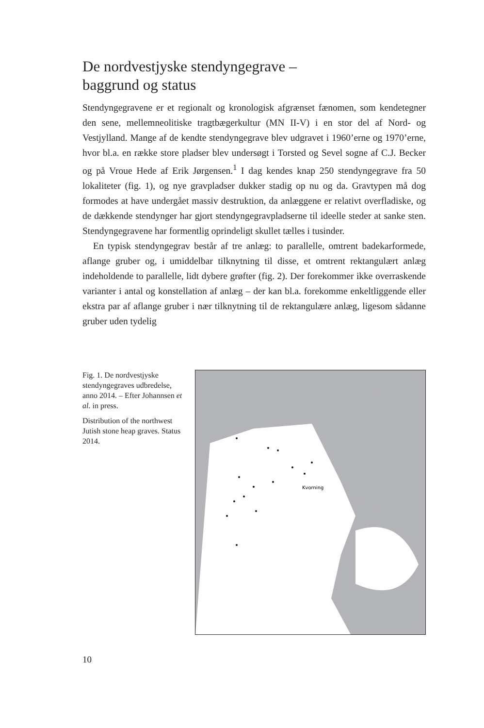De nordvestjyske stendyngegrave –
baggrund og status
Stendyngegravene er et regionalt og kronologisk afgrænset fænomen, som kendetegner den sene, mellemneolitiske tragtbægerkultur (MN II-V) i en stor del af Nord- og Vestjylland. Mange af de kendte stendyngegrave blev udgravet i 1960’erne og 1970’erne, hvor bl.a. en række store pladser blev undersøgt i Torsted og Sevel sogne af C.J. Becker og på Vroue Hede af Erik Jørgensen.<sup>1</sup> I dag kendes knap 250 stendyngegrave fra 50 lokaliteter (fig. 1), og nye gravpladser dukker stadig op nu og da. Gravtypen må dog formodes at have undergået massiv destruktion, da anlæggene er relativt overfladiske, og de dækkende stendynger har gjort stendyngegravpladserne til ideelle steder at sanke sten. Stendyngegravene har formentlig oprindeligt skullet tælles i tusinder.
En typisk stendyngegrav består af tre anlæg: to parallelle, omtrent badekarformede, aflange gruber og, i umiddelbar tilknytning til disse, et omtrent rektangulært anlæg indeholdende to parallelle, lidt dybere grøfter (fig. 2). Der forekommer ikke overraskende varianter i antal og konstellation af anlæg – der kan bl.a. forekomme enkeltliggende eller ekstra par af aflange gruber i nær tilknytning til de rektangulære anlæg, ligesom sådanne gruber uden tydelig
Fig. 1. De nordvestjyske stendyngegraves udbredelse, anno 2014. – Efter Johannsen et al. in press.
Distribution of the northwest Jutish stone heap graves. Status 2014.
Kvorning
10